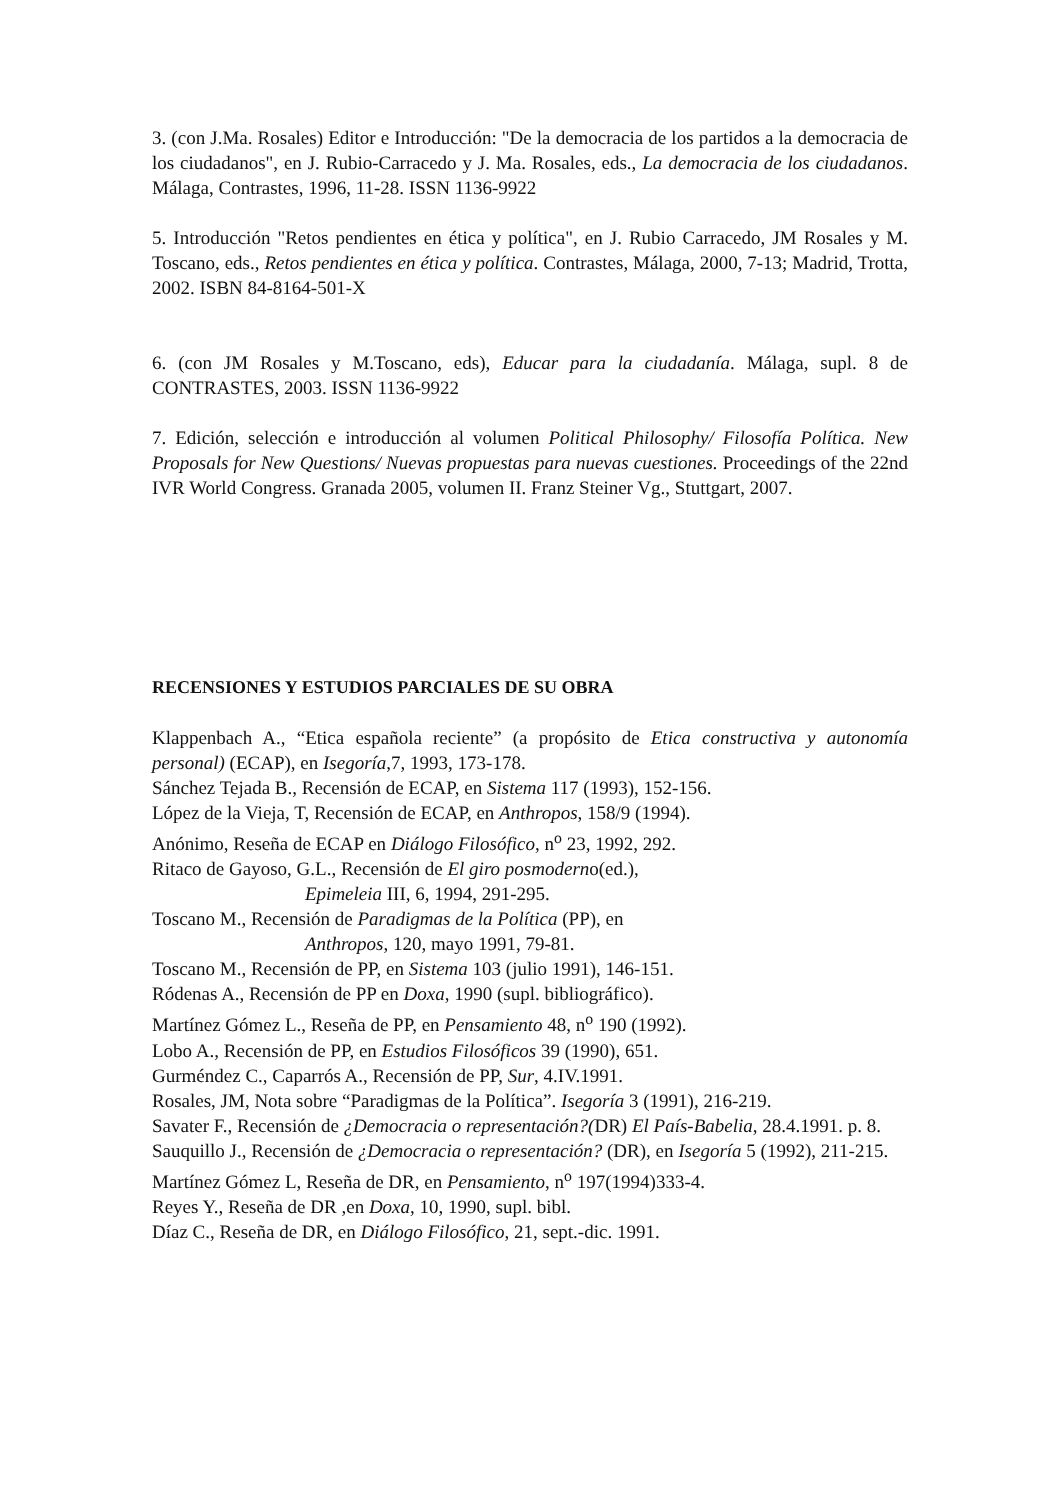3. (con J.Ma. Rosales) Editor e Introducción: "De la democracia de los partidos a la democracia de los ciudadanos", en J. Rubio-Carracedo y J. Ma. Rosales, eds., La democracia de los ciudadanos. Málaga, Contrastes, 1996, 11-28. ISSN 1136-9922
5. Introducción "Retos pendientes en ética y política", en J. Rubio Carracedo, JM Rosales y M. Toscano, eds., Retos pendientes en ética y política. Contrastes, Málaga, 2000, 7-13; Madrid, Trotta, 2002. ISBN 84-8164-501-X
6. (con JM Rosales y M.Toscano, eds), Educar para la ciudadanía. Málaga, supl. 8 de CONTRASTES, 2003. ISSN 1136-9922
7. Edición, selección e introducción al volumen Political Philosophy/ Filosofía Política. New Proposals for New Questions/ Nuevas propuestas para nuevas cuestiones. Proceedings of the 22nd IVR World Congress. Granada 2005, volumen II. Franz Steiner Vg., Stuttgart, 2007.
RECENSIONES Y ESTUDIOS PARCIALES DE SU OBRA
Klappenbach A., “Etica española reciente” (a propósito de Etica constructiva y autonomía personal) (ECAP), en Isegoría,7, 1993, 173-178.
Sánchez Tejada B., Recensión de ECAP, en Sistema 117 (1993), 152-156.
López de la Vieja, T, Recensión de ECAP, en Anthropos, 158/9 (1994).
Anónimo, Reseña de ECAP en Diálogo Filosófico, n<sup>o</sup> 23, 1992, 292.
Ritaco de Gayoso, G.L., Recensión de El giro posmoderno(ed.),
Epimeleia III, 6, 1994, 291-295.
Toscano M., Recensión de Paradigmas de la Política (PP), en
Anthropos, 120, mayo 1991, 79-81.
Toscano M., Recensión de PP, en Sistema 103 (julio 1991), 146-151.
Ródenas A., Recensión de PP en Doxa, 1990 (supl. bibliográfico).
Martínez Gómez L., Reseña de PP, en Pensamiento 48, n<sup>o</sup> 190 (1992).
Lobo A., Recensión de PP, en Estudios Filosóficos 39 (1990), 651.
Gurméndez C., Caparrós A., Recensión de PP, Sur, 4.IV.1991.
Rosales, JM, Nota sobre “Paradigmas de la Política”. Isegoría 3 (1991), 216-219.
Savater F., Recensión de ¿Democracia o representación?(DR) El País-Babelia, 28.4.1991. p. 8.
Sauquillo J., Recensión de ¿Democracia o representación? (DR), en Isegoría 5 (1992), 211-215.
Martínez Gómez L, Reseña de DR, en Pensamiento, n<sup>o</sup> 197(1994)333-4.
Reyes Y., Reseña de DR ,en Doxa, 10, 1990, supl. bibl.
Díaz C., Reseña de DR, en Diálogo Filosófico, 21, sept.-dic. 1991.